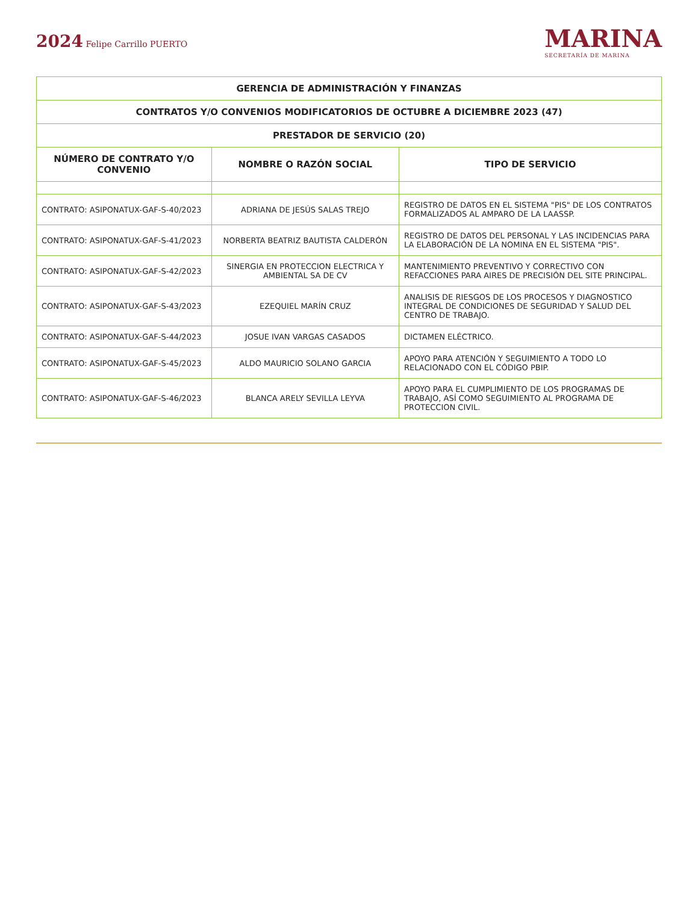2024 Felipe Carrillo PUERTO
MARINA
SECRETARÍA DE MARINA
| GERENCIA DE ADMINISTRACIÓN Y FINANZAS | | |
| --- | --- | --- |
| CONTRATOS Y/O CONVENIOS MODIFICATORIOS DE OCTUBRE A DICIEMBRE 2023 (47) | | |
| PRESTADOR DE SERVICIO (20) | | |
| NÚMERO DE CONTRATO Y/O CONVENIO | NOMBRE O RAZÓN SOCIAL | TIPO DE SERVICIO |
| CONTRATO: ASIPONATUX-GAF-S-40/2023 | ADRIANA DE JESÚS SALAS TREJO | REGISTRO DE DATOS EN EL SISTEMA "PIS" DE LOS CONTRATOS FORMALIZADOS AL AMPARO DE LA LAASSP. |
| CONTRATO: ASIPONATUX-GAF-S-41/2023 | NORBERTA BEATRIZ BAUTISTA CALDERÓN | REGISTRO DE DATOS DEL PERSONAL Y LAS INCIDENCIAS PARA LA ELABORACIÓN DE LA NOMINA EN EL SISTEMA "PIS". |
| CONTRATO: ASIPONATUX-GAF-S-42/2023 | SINERGIA EN PROTECCION ELECTRICA Y AMBIENTAL SA DE CV | MANTENIMIENTO PREVENTIVO Y CORRECTIVO CON REFACCIONES PARA AIRES DE PRECISIÓN DEL SITE PRINCIPAL. |
| CONTRATO: ASIPONATUX-GAF-S-43/2023 | EZEQUIEL MARÍN CRUZ | ANALISIS DE RIESGOS DE LOS PROCESOS Y DIAGNOSTICO INTEGRAL DE CONDICIONES DE SEGURIDAD Y SALUD DEL CENTRO DE TRABAJO. |
| CONTRATO: ASIPONATUX-GAF-S-44/2023 | JOSUE IVAN VARGAS CASADOS | DICTAMEN ELÉCTRICO. |
| CONTRATO: ASIPONATUX-GAF-S-45/2023 | ALDO MAURICIO SOLANO GARCIA | APOYO PARA ATENCIÓN Y SEGUIMIENTO A TODO LO RELACIONADO CON EL CÓDIGO PBIP. |
| CONTRATO: ASIPONATUX-GAF-S-46/2023 | BLANCA ARELY SEVILLA LEYVA | APOYO PARA EL CUMPLIMIENTO DE LOS PROGRAMAS DE TRABAJO, ASÍ COMO SEGUIMIENTO AL PROGRAMA DE PROTECCION CIVIL. |